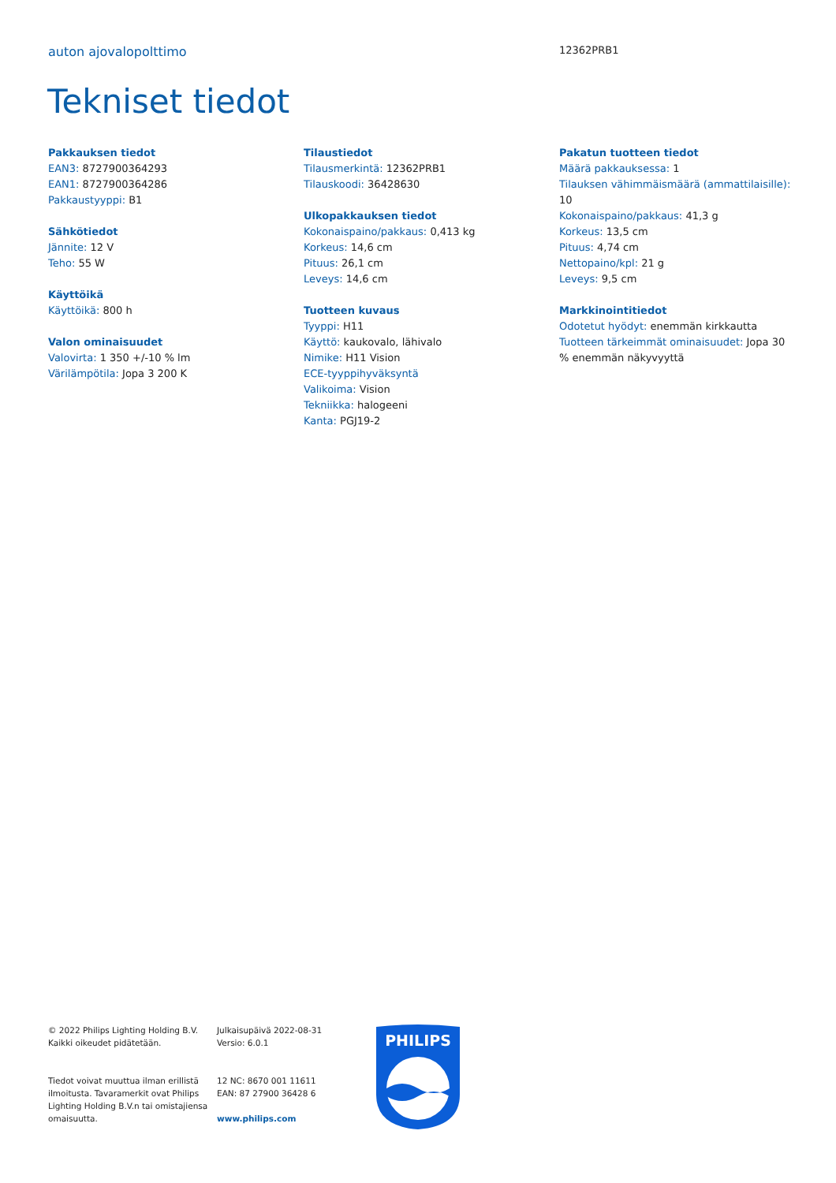auton ajovalopolttimo 12362PRB1
Tekniset tiedot
Pakkauksen tiedot
EAN3: 8727900364293
EAN1: 8727900364286
Pakkaustyyppi: B1
Sähkötiedot
Jännite: 12 V
Teho: 55 W
Käyttöikä
Käyttöikä: 800 h
Valon ominaisuudet
Valovirta: 1 350 +/-10 % lm
Värilämpötila: Jopa 3 200 K
Tilaustiedot
Tilausmerkintä: 12362PRB1
Tilauskoodi: 36428630
Ulkopakkauksen tiedot
Kokonaispaino/pakkaus: 0,413 kg
Korkeus: 14,6 cm
Pituus: 26,1 cm
Leveys: 14,6 cm
Tuotteen kuvaus
Tyyppi: H11
Käyttö: kaukovalo, lähivalo
Nimike: H11 Vision
ECE-tyyppihyväksyntä
Valikoima: Vision
Tekniikka: halogeeni
Kanta: PGJ19-2
Pakatun tuotteen tiedot
Määrä pakkauksessa: 1
Tilauksen vähimmäismäärä (ammattilaisille): 10
Kokonaispaino/pakkaus: 41,3 g
Korkeus: 13,5 cm
Pituus: 4,74 cm
Nettopaino/kpl: 21 g
Leveys: 9,5 cm
Markkinointitiedot
Odotetut hyödyt: enemmän kirkkautta
Tuotteen tärkeimmät ominaisuudet: Jopa 30 % enemmän näkyvyyttä
© 2022 Philips Lighting Holding B.V.
Kaikki oikeudet pidätetään.
Tiedot voivat muuttua ilman erillistä ilmoitusta. Tavaramerkit ovat Philips Lighting Holding B.V.n tai omistajiensa omaisuutta.
Julkaisupäivä 2022-08-31
Versio: 6.0.1
12 NC: 8670 001 11611
EAN: 87 27900 36428 6
www.philips.com
PHILIPS